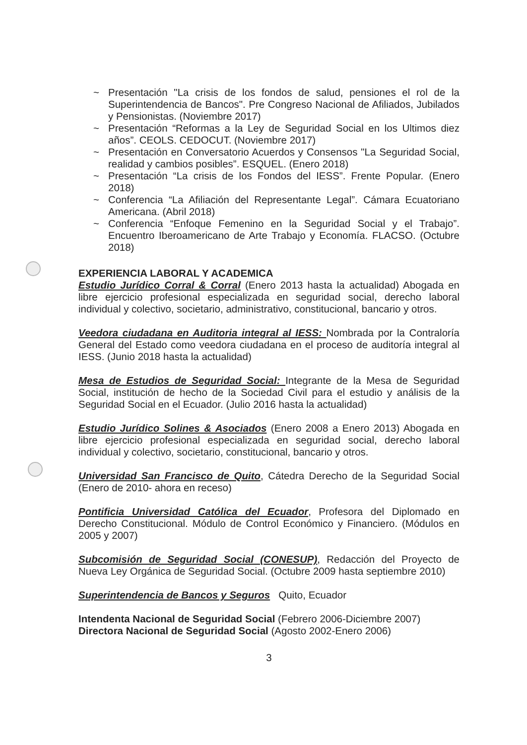~ Presentación "La crisis de los fondos de salud, pensiones el rol de la Superintendencia de Bancos". Pre Congreso Nacional de Afiliados, Jubilados y Pensionistas. (Noviembre 2017)
~ Presentación “Reformas a la Ley de Seguridad Social en los Ultimos diez años”. CEOLS. CEDOCUT. (Noviembre 2017)
~ Presentación en Conversatorio Acuerdos y Consensos "La Seguridad Social, realidad y cambios posibles”. ESQUEL. (Enero 2018)
~ Presentación “La crisis de los Fondos del IESS”. Frente Popular. (Enero 2018)
~ Conferencia “La Afiliación del Representante Legal”. Cámara Ecuatoriano Americana. (Abril 2018)
~ Conferencia “Enfoque Femenino en la Seguridad Social y el Trabajo”. Encuentro Iberoamericano de Arte Trabajo y Economía. FLACSO. (Octubre 2018)
EXPERIENCIA LABORAL Y ACADEMICA
Estudio Jurídico Corral & Corral (Enero 2013 hasta la actualidad) Abogada en libre ejercicio profesional especializada en seguridad social, derecho laboral individual y colectivo, societario, administrativo, constitucional, bancario y otros.
Veedora ciudadana en Auditoria integral al IESS: Nombrada por la Contraloría General del Estado como veedora ciudadana en el proceso de auditoría integral al IESS. (Junio 2018 hasta la actualidad)
Mesa de Estudios de Seguridad Social: Integrante de la Mesa de Seguridad Social, institución de hecho de la Sociedad Civil para el estudio y análisis de la Seguridad Social en el Ecuador. (Julio 2016 hasta la actualidad)
Estudio Jurídico Solines & Asociados (Enero 2008 a Enero 2013) Abogada en libre ejercicio profesional especializada en seguridad social, derecho laboral individual y colectivo, societario, constitucional, bancario y otros.
Universidad San Francisco de Quito, Cátedra Derecho de la Seguridad Social (Enero de 2010- ahora en receso)
Pontificia Universidad Católica del Ecuador, Profesora del Diplomado en Derecho Constitucional. Módulo de Control Económico y Financiero. (Módulos en 2005 y 2007)
Subcomisión de Seguridad Social (CONESUP), Redacción del Proyecto de Nueva Ley Orgánica de Seguridad Social. (Octubre 2009 hasta septiembre 2010)
Superintendencia de Bancos y Seguros Quito, Ecuador
Intendenta Nacional de Seguridad Social (Febrero 2006-Diciembre 2007)
Directora Nacional de Seguridad Social (Agosto 2002-Enero 2006)
3